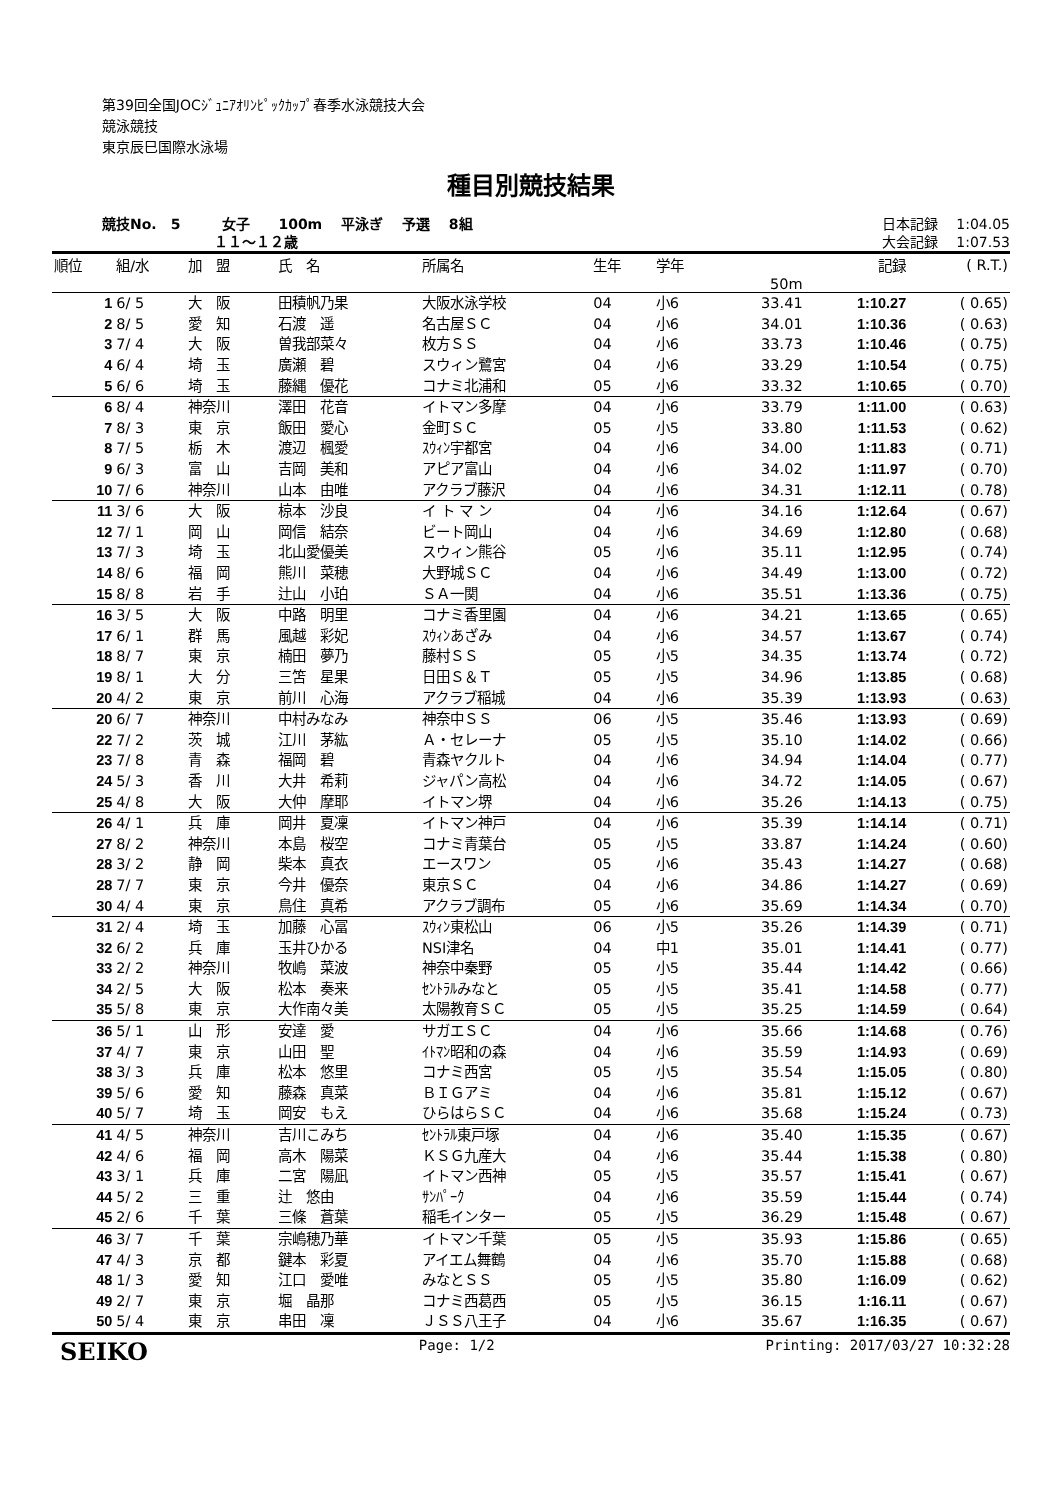第39回全国JOCｼﾞｭﾆｱｵﾘﾝﾋﾟｯｸｶｯﾌﾟ春季水泳競技大会
競泳競技
東京辰巳国際水泳場
種目別競技結果
競技No.　5　　　女子　　100m　 平泳ぎ　 予選　 8組
　　　　　　　　１１～１２歳
日本記録　 1:04.05
大会記録　 1:07.53
| 順位 | 組/水 | 加 盟 | 氏 名 | 所属名 | 生年 | 学年 | | 記録 | ( R.T.) |
| --- | --- | --- | --- | --- | --- | --- | --- | --- | --- |
| | | | | | | | 50m | | |
| 1 | 6/ 5 | 大 阪 | 田積帆乃果 | 大阪水泳学校 | 04 | 小6 | 33.41 | 1:10.27 | ( 0.65) |
| 2 | 8/ 5 | 愛 知 | 石渡 遥 | 名古屋ＳＣ | 04 | 小6 | 34.01 | 1:10.36 | ( 0.63) |
| 3 | 7/ 4 | 大 阪 | 曽我部菜々 | 枚方ＳＳ | 04 | 小6 | 33.73 | 1:10.46 | ( 0.75) |
| 4 | 6/ 4 | 埼 玉 | 廣瀬 碧 | スウィン鷺宮 | 04 | 小6 | 33.29 | 1:10.54 | ( 0.75) |
| 5 | 6/ 6 | 埼 玉 | 藤縄 優花 | コナミ北浦和 | 05 | 小6 | 33.32 | 1:10.65 | ( 0.70) |
| 6 | 8/ 4 | 神奈川 | 澤田 花音 | イトマン多摩 | 04 | 小6 | 33.79 | 1:11.00 | ( 0.63) |
| 7 | 8/ 3 | 東 京 | 飯田 愛心 | 金町ＳＣ | 05 | 小5 | 33.80 | 1:11.53 | ( 0.62) |
| 8 | 7/ 5 | 栃 木 | 渡辺 楓愛 | ｽｳｨﾝ宇都宮 | 04 | 小6 | 34.00 | 1:11.83 | ( 0.71) |
| 9 | 6/ 3 | 富 山 | 吉岡 美和 | アピア富山 | 04 | 小6 | 34.02 | 1:11.97 | ( 0.70) |
| 10 | 7/ 6 | 神奈川 | 山本 由唯 | アクラブ藤沢 | 04 | 小6 | 34.31 | 1:12.11 | ( 0.78) |
| 11 | 3/ 6 | 大 阪 | 椋本 沙良 | イ ト マ ン | 04 | 小6 | 34.16 | 1:12.64 | ( 0.67) |
| 12 | 7/ 1 | 岡 山 | 岡信 結奈 | ビート岡山 | 04 | 小6 | 34.69 | 1:12.80 | ( 0.68) |
| 13 | 7/ 3 | 埼 玉 | 北山愛優美 | スウィン熊谷 | 05 | 小6 | 35.11 | 1:12.95 | ( 0.74) |
| 14 | 8/ 6 | 福 岡 | 熊川 菜穂 | 大野城ＳＣ | 04 | 小6 | 34.49 | 1:13.00 | ( 0.72) |
| 15 | 8/ 8 | 岩 手 | 辻山 小珀 | ＳＡ一関 | 04 | 小6 | 35.51 | 1:13.36 | ( 0.75) |
| 16 | 3/ 5 | 大 阪 | 中路 明里 | コナミ香里園 | 04 | 小6 | 34.21 | 1:13.65 | ( 0.65) |
| 17 | 6/ 1 | 群 馬 | 風越 彩妃 | ｽｳｨﾝあざみ | 04 | 小6 | 34.57 | 1:13.67 | ( 0.74) |
| 18 | 8/ 7 | 東 京 | 楠田 夢乃 | 藤村ＳＳ | 05 | 小5 | 34.35 | 1:13.74 | ( 0.72) |
| 19 | 8/ 1 | 大 分 | 三笘 星果 | 日田Ｓ＆Ｔ | 05 | 小5 | 34.96 | 1:13.85 | ( 0.68) |
| 20 | 4/ 2 | 東 京 | 前川 心海 | アクラブ稲城 | 04 | 小6 | 35.39 | 1:13.93 | ( 0.63) |
| 20 | 6/ 7 | 神奈川 | 中村みなみ | 神奈中ＳＳ | 06 | 小5 | 35.46 | 1:13.93 | ( 0.69) |
| 22 | 7/ 2 | 茨 城 | 江川 茅紘 | Ａ・セレーナ | 05 | 小5 | 35.10 | 1:14.02 | ( 0.66) |
| 23 | 7/ 8 | 青 森 | 福岡 碧 | 青森ヤクルト | 04 | 小6 | 34.94 | 1:14.04 | ( 0.77) |
| 24 | 5/ 3 | 香 川 | 大井 希莉 | ジャパン高松 | 04 | 小6 | 34.72 | 1:14.05 | ( 0.67) |
| 25 | 4/ 8 | 大 阪 | 大仲 摩耶 | イトマン堺 | 04 | 小6 | 35.26 | 1:14.13 | ( 0.75) |
| 26 | 4/ 1 | 兵 庫 | 岡井 夏凜 | イトマン神戸 | 04 | 小6 | 35.39 | 1:14.14 | ( 0.71) |
| 27 | 8/ 2 | 神奈川 | 本島 桜空 | コナミ青葉台 | 05 | 小5 | 33.87 | 1:14.24 | ( 0.60) |
| 28 | 3/ 2 | 静 岡 | 柴本 真衣 | エースワン | 05 | 小6 | 35.43 | 1:14.27 | ( 0.68) |
| 28 | 7/ 7 | 東 京 | 今井 優奈 | 東京ＳＣ | 04 | 小6 | 34.86 | 1:14.27 | ( 0.69) |
| 30 | 4/ 4 | 東 京 | 鳥住 真希 | アクラブ調布 | 05 | 小6 | 35.69 | 1:14.34 | ( 0.70) |
| 31 | 2/ 4 | 埼 玉 | 加藤 心冨 | ｽｳｨﾝ東松山 | 06 | 小5 | 35.26 | 1:14.39 | ( 0.71) |
| 32 | 6/ 2 | 兵 庫 | 玉井ひかる | NSI津名 | 04 | 中1 | 35.01 | 1:14.41 | ( 0.77) |
| 33 | 2/ 2 | 神奈川 | 牧嶋 菜波 | 神奈中秦野 | 05 | 小5 | 35.44 | 1:14.42 | ( 0.66) |
| 34 | 2/ 5 | 大 阪 | 松本 奏来 | ｾﾝﾄﾗﾙみなと | 05 | 小5 | 35.41 | 1:14.58 | ( 0.77) |
| 35 | 5/ 8 | 東 京 | 大作南々美 | 太陽教育ＳＣ | 05 | 小5 | 35.25 | 1:14.59 | ( 0.64) |
| 36 | 5/ 1 | 山 形 | 安達 愛 | サガエＳＣ | 04 | 小6 | 35.66 | 1:14.68 | ( 0.76) |
| 37 | 4/ 7 | 東 京 | 山田 聖 | ｲﾄﾏﾝ昭和の森 | 04 | 小6 | 35.59 | 1:14.93 | ( 0.69) |
| 38 | 3/ 3 | 兵 庫 | 松本 悠里 | コナミ西宮 | 05 | 小5 | 35.54 | 1:15.05 | ( 0.80) |
| 39 | 5/ 6 | 愛 知 | 藤森 真菜 | ＢＩＧアミ | 04 | 小6 | 35.81 | 1:15.12 | ( 0.67) |
| 40 | 5/ 7 | 埼 玉 | 岡安 もえ | ひらはらＳＣ | 04 | 小6 | 35.68 | 1:15.24 | ( 0.73) |
| 41 | 4/ 5 | 神奈川 | 吉川こみち | ｾﾝﾄﾗﾙ東戸塚 | 04 | 小6 | 35.40 | 1:15.35 | ( 0.67) |
| 42 | 4/ 6 | 福 岡 | 高木 陽菜 | ＫＳＧ九産大 | 04 | 小6 | 35.44 | 1:15.38 | ( 0.80) |
| 43 | 3/ 1 | 兵 庫 | 二宮 陽凪 | イトマン西神 | 05 | 小5 | 35.57 | 1:15.41 | ( 0.67) |
| 44 | 5/ 2 | 三 重 | 辻 悠由 | ｻﾝﾊﾟｰｸ | 04 | 小6 | 35.59 | 1:15.44 | ( 0.74) |
| 45 | 2/ 6 | 千 葉 | 三條 蒼葉 | 稲毛インター | 05 | 小5 | 36.29 | 1:15.48 | ( 0.67) |
| 46 | 3/ 7 | 千 葉 | 宗嶋穂乃華 | イトマン千葉 | 05 | 小5 | 35.93 | 1:15.86 | ( 0.65) |
| 47 | 4/ 3 | 京 都 | 鍵本 彩夏 | アイエム舞鶴 | 04 | 小6 | 35.70 | 1:15.88 | ( 0.68) |
| 48 | 1/ 3 | 愛 知 | 江口 愛唯 | みなとＳＳ | 05 | 小5 | 35.80 | 1:16.09 | ( 0.62) |
| 49 | 2/ 7 | 東 京 | 堀 晶那 | コナミ西葛西 | 05 | 小5 | 36.15 | 1:16.11 | ( 0.67) |
| 50 | 5/ 4 | 東 京 | 串田 凜 | ＪＳＳ八王子 | 04 | 小6 | 35.67 | 1:16.35 | ( 0.67) |
SEIKO Page: 1/2 Printing: 2017/03/27 10:32:28